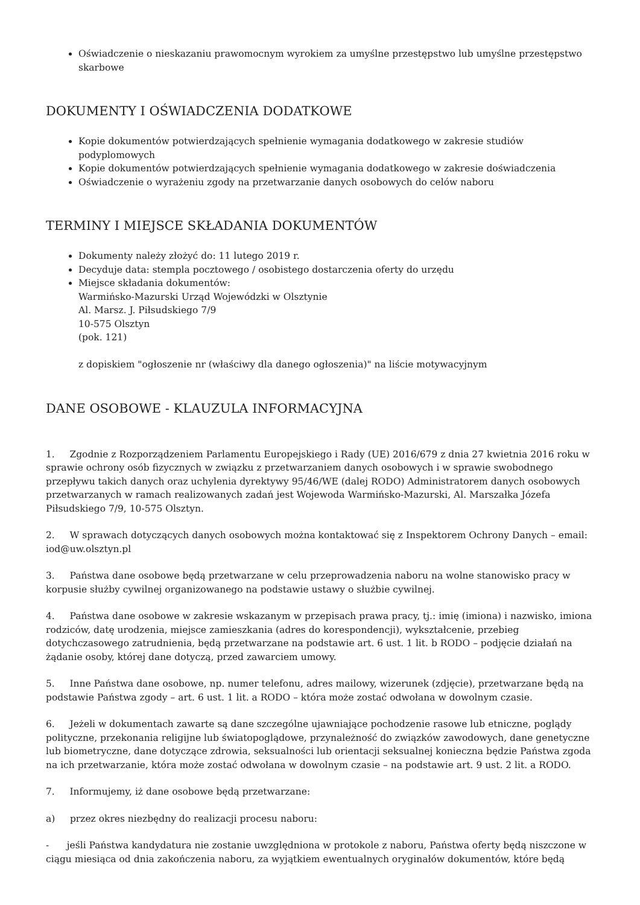Oświadczenie o nieskazaniu prawomocnym wyrokiem za umyślne przestępstwo lub umyślne przestępstwo skarbowe
DOKUMENTY I OŚWIADCZENIA DODATKOWE
Kopie dokumentów potwierdzających spełnienie wymagania dodatkowego w zakresie studiów podyplomowych
Kopie dokumentów potwierdzających spełnienie wymagania dodatkowego w zakresie doświadczenia
Oświadczenie o wyrażeniu zgody na przetwarzanie danych osobowych do celów naboru
TERMINY I MIEJSCE SKŁADANIA DOKUMENTÓW
Dokumenty należy złożyć do: 11 lutego 2019 r.
Decyduje data: stempla pocztowego / osobistego dostarczenia oferty do urzędu
Miejsce składania dokumentów:
Warmińsko-Mazurski Urząd Wojewódzki w Olsztynie
Al. Marsz. J. Piłsudskiego 7/9
10-575 Olsztyn
(pok. 121)
z dopiskiem "ogłoszenie nr (właściwy dla danego ogłoszenia)" na liście motywacyjnym
DANE OSOBOWE - KLAUZULA INFORMACYJNA
1. Zgodnie z Rozporządzeniem Parlamentu Europejskiego i Rady (UE) 2016/679 z dnia 27 kwietnia 2016 roku w sprawie ochrony osób fizycznych w związku z przetwarzaniem danych osobowych i w sprawie swobodnego przepływu takich danych oraz uchylenia dyrektywy 95/46/WE (dalej RODO) Administratorem danych osobowych przetwarzanych w ramach realizowanych zadań jest Wojewoda Warmińsko-Mazurski, Al. Marszałka Józefa Piłsudskiego 7/9, 10-575 Olsztyn.
2. W sprawach dotyczących danych osobowych można kontaktować się z Inspektorem Ochrony Danych – email: iod@uw.olsztyn.pl
3. Państwa dane osobowe będą przetwarzane w celu przeprowadzenia naboru na wolne stanowisko pracy w korpusie służby cywilnej organizowanego na podstawie ustawy o służbie cywilnej.
4. Państwa dane osobowe w zakresie wskazanym w przepisach prawa pracy, tj.: imię (imiona) i nazwisko, imiona rodziców, datę urodzenia, miejsce zamieszkania (adres do korespondencji), wykształcenie, przebieg dotychczasowego zatrudnienia, będą przetwarzane na podstawie art. 6 ust. 1 lit. b RODO – podjęcie działań na żądanie osoby, której dane dotyczą, przed zawarciem umowy.
5. Inne Państwa dane osobowe, np. numer telefonu, adres mailowy, wizerunek (zdjęcie), przetwarzane będą na podstawie Państwa zgody – art. 6 ust. 1 lit. a RODO – która może zostać odwołana w dowolnym czasie.
6. Jeżeli w dokumentach zawarte są dane szczególne ujawniające pochodzenie rasowe lub etniczne, poglądy polityczne, przekonania religijne lub światopoglądowe, przynależność do związków zawodowych, dane genetyczne lub biometryczne, dane dotyczące zdrowia, seksualności lub orientacji seksualnej konieczna będzie Państwa zgoda na ich przetwarzanie, która może zostać odwołana w dowolnym czasie – na podstawie art. 9 ust. 2 lit. a RODO.
7. Informujemy, iż dane osobowe będą przetwarzane:
a) przez okres niezbędny do realizacji procesu naboru:
- jeśli Państwa kandydatura nie zostanie uwzględniona w protokole z naboru, Państwa oferty będą niszczone w ciągu miesiąca od dnia zakończenia naboru, za wyjątkiem ewentualnych oryginałów dokumentów, które będą